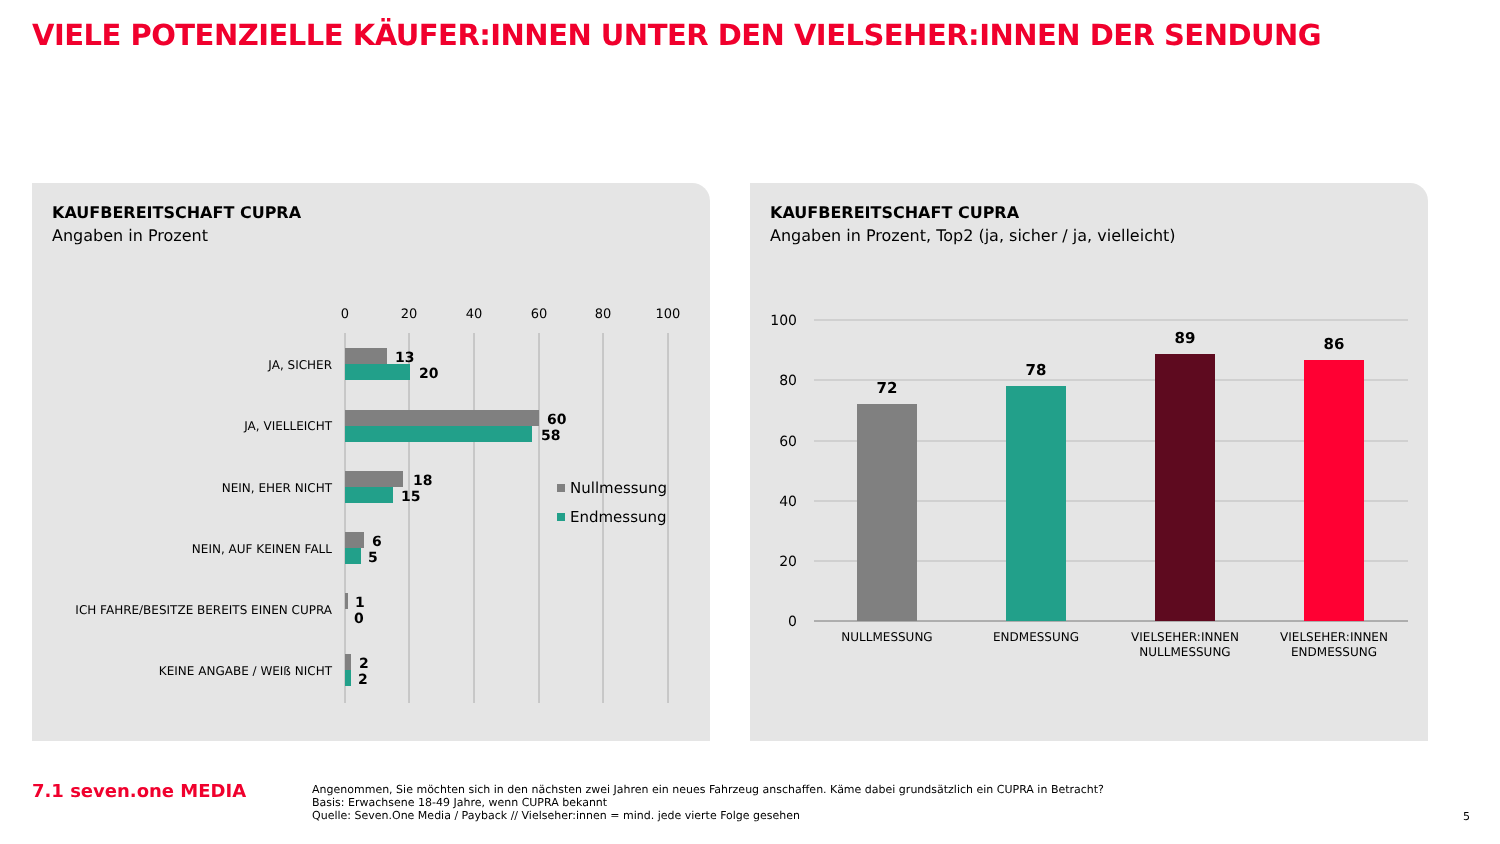VIELE POTENZIELLE KÄUFER:INNEN UNTER DEN VIELSEHER:INNEN DER SENDUNG
KAUFBEREITSCHAFT CUPRA
Angaben in Prozent
0
20
40
60
80
100
JA, SICHER
JA, VIELLEICHT
NEIN, EHER NICHT
NEIN, AUF KEINEN FALL
ICH FAHRE/BESITZE BEREITS EINEN CUPRA
KEINE ANGABE / WEIß NICHT
13
20
60
58
18
15
6
5
1
0
2
2
Nullmessung
Endmessung
KAUFBEREITSCHAFT CUPRA
Angaben in Prozent, Top2 (ja, sicher / ja, vielleicht)
100
80
60
40
20
0
72
78
89
86
NULLMESSUNG
ENDMESSUNG
VIELSEHER:INNEN
NULLMESSUNG
VIELSEHER:INNEN
ENDMESSUNG
7.1 seven.one MEDIA
Angenommen, Sie möchten sich in den nächsten zwei Jahren ein neues Fahrzeug anschaffen. Käme dabei grundsätzlich ein CUPRA in Betracht?
Basis: Erwachsene 18-49 Jahre, wenn CUPRA bekannt
Quelle: Seven.One Media / Payback // Vielseher:innen = mind. jede vierte Folge gesehen
5